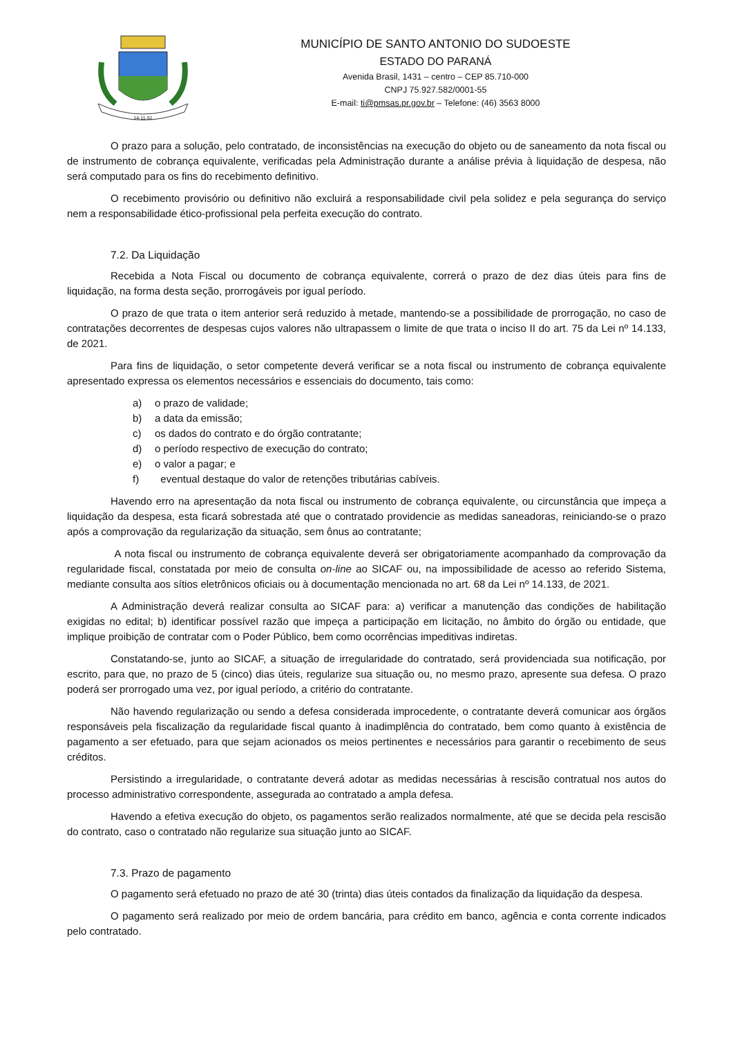14-11-51
MUNICÍPIO DE SANTO ANTONIO DO SUDOESTE
ESTADO DO PARANÁ
Avenida Brasil, 1431 – centro – CEP 85.710-000
CNPJ 75.927.582/0001-55
E-mail: ti@pmsas.pr.gov.br – Telefone: (46) 3563 8000
O prazo para a solução, pelo contratado, de inconsistências na execução do objeto ou de saneamento da nota fiscal ou de instrumento de cobrança equivalente, verificadas pela Administração durante a análise prévia à liquidação de despesa, não será computado para os fins do recebimento definitivo.
O recebimento provisório ou definitivo não excluirá a responsabilidade civil pela solidez e pela segurança do serviço nem a responsabilidade ético-profissional pela perfeita execução do contrato.
7.2. Da Liquidação
Recebida a Nota Fiscal ou documento de cobrança equivalente, correrá o prazo de dez dias úteis para fins de liquidação, na forma desta seção, prorrogáveis por igual período.
O prazo de que trata o item anterior será reduzido à metade, mantendo-se a possibilidade de prorrogação, no caso de contratações decorrentes de despesas cujos valores não ultrapassem o limite de que trata o inciso II do art. 75 da Lei nº 14.133, de 2021.
Para fins de liquidação, o setor competente deverá verificar se a nota fiscal ou instrumento de cobrança equivalente apresentado expressa os elementos necessários e essenciais do documento, tais como:
a) o prazo de validade;
b) a data da emissão;
c) os dados do contrato e do órgão contratante;
d) o período respectivo de execução do contrato;
e) o valor a pagar; e
f) eventual destaque do valor de retenções tributárias cabíveis.
Havendo erro na apresentação da nota fiscal ou instrumento de cobrança equivalente, ou circunstância que impeça a liquidação da despesa, esta ficará sobrestada até que o contratado providencie as medidas saneadoras, reiniciando-se o prazo após a comprovação da regularização da situação, sem ônus ao contratante;
A nota fiscal ou instrumento de cobrança equivalente deverá ser obrigatoriamente acompanhado da comprovação da regularidade fiscal, constatada por meio de consulta on-line ao SICAF ou, na impossibilidade de acesso ao referido Sistema, mediante consulta aos sítios eletrônicos oficiais ou à documentação mencionada no art. 68 da Lei nº 14.133, de 2021.
A Administração deverá realizar consulta ao SICAF para: a) verificar a manutenção das condições de habilitação exigidas no edital; b) identificar possível razão que impeça a participação em licitação, no âmbito do órgão ou entidade, que implique proibição de contratar com o Poder Público, bem como ocorrências impeditivas indiretas.
Constatando-se, junto ao SICAF, a situação de irregularidade do contratado, será providenciada sua notificação, por escrito, para que, no prazo de 5 (cinco) dias úteis, regularize sua situação ou, no mesmo prazo, apresente sua defesa. O prazo poderá ser prorrogado uma vez, por igual período, a critério do contratante.
Não havendo regularização ou sendo a defesa considerada improcedente, o contratante deverá comunicar aos órgãos responsáveis pela fiscalização da regularidade fiscal quanto à inadimplência do contratado, bem como quanto à existência de pagamento a ser efetuado, para que sejam acionados os meios pertinentes e necessários para garantir o recebimento de seus créditos.
Persistindo a irregularidade, o contratante deverá adotar as medidas necessárias à rescisão contratual nos autos do processo administrativo correspondente, assegurada ao contratado a ampla defesa.
Havendo a efetiva execução do objeto, os pagamentos serão realizados normalmente, até que se decida pela rescisão do contrato, caso o contratado não regularize sua situação junto ao SICAF.
7.3. Prazo de pagamento
O pagamento será efetuado no prazo de até 30 (trinta) dias úteis contados da finalização da liquidação da despesa.
O pagamento será realizado por meio de ordem bancária, para crédito em banco, agência e conta corrente indicados pelo contratado.